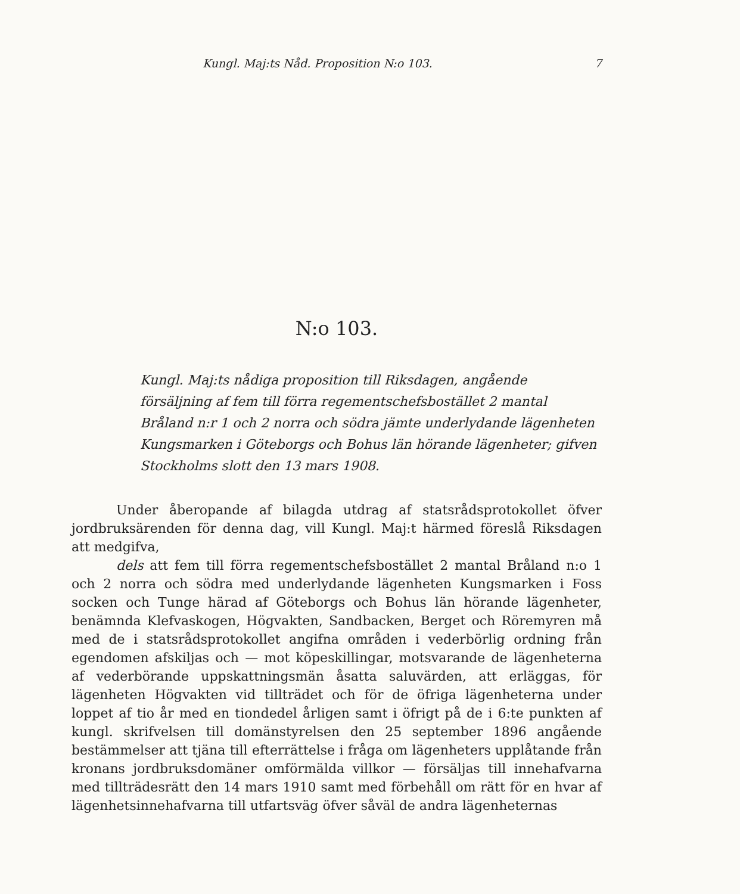Kungl. Maj:ts Nåd. Proposition N:o 103. 7
N:o 103.
Kungl. Maj:ts nådiga proposition till Riksdagen, angående försäljning af fem till förra regementschefsbostället 2 mantal Bråland n:r 1 och 2 norra och södra jämte underlydande lägenheten Kungsmarken i Göteborgs och Bohus län hörande lägenheter; gifven Stockholms slott den 13 mars 1908.
Under åberopande af bilagda utdrag af statsrådsprotokollet öfver jordbruksärenden för denna dag, vill Kungl. Maj:t härmed föreslå Riksdagen att medgifva,
dels att fem till förra regementschefsbostället 2 mantal Bråland n:o 1 och 2 norra och södra med underlydande lägenheten Kungsmarken i Foss socken och Tunge härad af Göteborgs och Bohus län hörande lägenheter, benämnda Klefvaskogen, Högvakten, Sandbacken, Berget och Röremyren må med de i statsrådsprotokollet angifna områden i vederbörlig ordning från egendomen afskiljas och — mot köpeskillingar, motsvarande de lägenheterna af vederbörande uppskattningsmän åsatta saluvärden, att erläggas, för lägenheten Högvakten vid tillträdet och för de öfriga lägenheterna under loppet af tio år med en tiondedel årligen samt i öfrigt på de i 6:te punkten af kungl. skrifvelsen till domänstyrelsen den 25 september 1896 angående bestämmelser att tjäna till efterrättelse i fråga om lägenheters upplåtande från kronans jordbruksdomäner omförmälda villkor — försäljas till innehafvarna med tillträdesrätt den 14 mars 1910 samt med förbehåll om rätt för en hvar af lägenhetsinnehafvarna till utfartsväg öfver såväl de andra lägenheternas